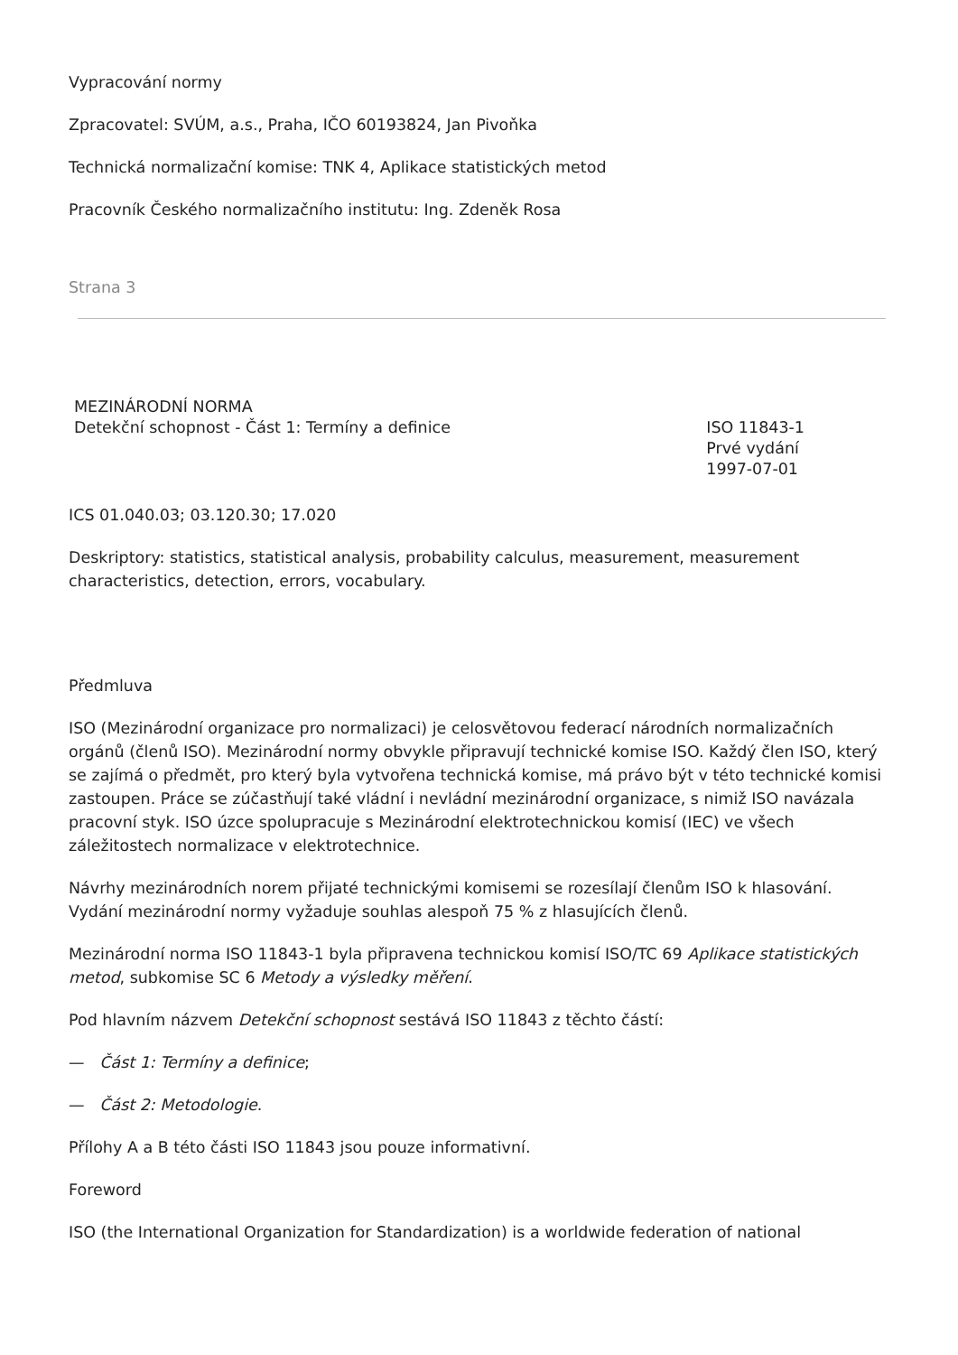Vypracování normy
Zpracovatel: SVÚM, a.s., Praha, IČO 60193824, Jan Pivoňka
Technická normalizační komise: TNK 4, Aplikace statistických metod
Pracovník Českého normalizačního institutu: Ing. Zdeněk Rosa
Strana 3
MEZINÁRODNÍ NORMA
Detekční schopnost - Část 1: Termíny a definice
ISO 11843-1
Prvé vydání
1997-07-01
ICS 01.040.03; 03.120.30; 17.020
Deskriptory: statistics, statistical analysis, probability calculus, measurement, measurement characteristics, detection, errors, vocabulary.
Předmluva
ISO (Mezinárodní organizace pro normalizaci) je celosvětovou federací národních normalizačních orgánů (členů ISO). Mezinárodní normy obvykle připravují technické komise ISO. Každý člen ISO, který se zajímá o předmět, pro který byla vytvořena technická komise, má právo být v této technické komisi zastoupen. Práce se zúčastňují také vládní i nevládní mezinárodní organizace, s nimiž ISO navázala pracovní styk. ISO úzce spolupracuje s Mezinárodní elektrotechnickou komisí (IEC) ve všech záležitostech normalizace v elektrotechnice.
Návrhy mezinárodních norem přijaté technickými komisemi se rozesílají členům ISO k hlasování. Vydání mezinárodní normy vyžaduje souhlas alespoň 75 % z hlasujících členů.
Mezinárodní norma ISO 11843-1 byla připravena technickou komisí ISO/TC 69 Aplikace statistických metod, subkomise SC 6 Metody a výsledky měření.
Pod hlavním názvem Detekční schopnost sestává ISO 11843 z těchto částí:
— Část 1: Termíny a definice;
— Část 2: Metodologie.
Přílohy A a B této části ISO 11843 jsou pouze informativní.
Foreword
ISO (the International Organization for Standardization) is a worldwide federation of national